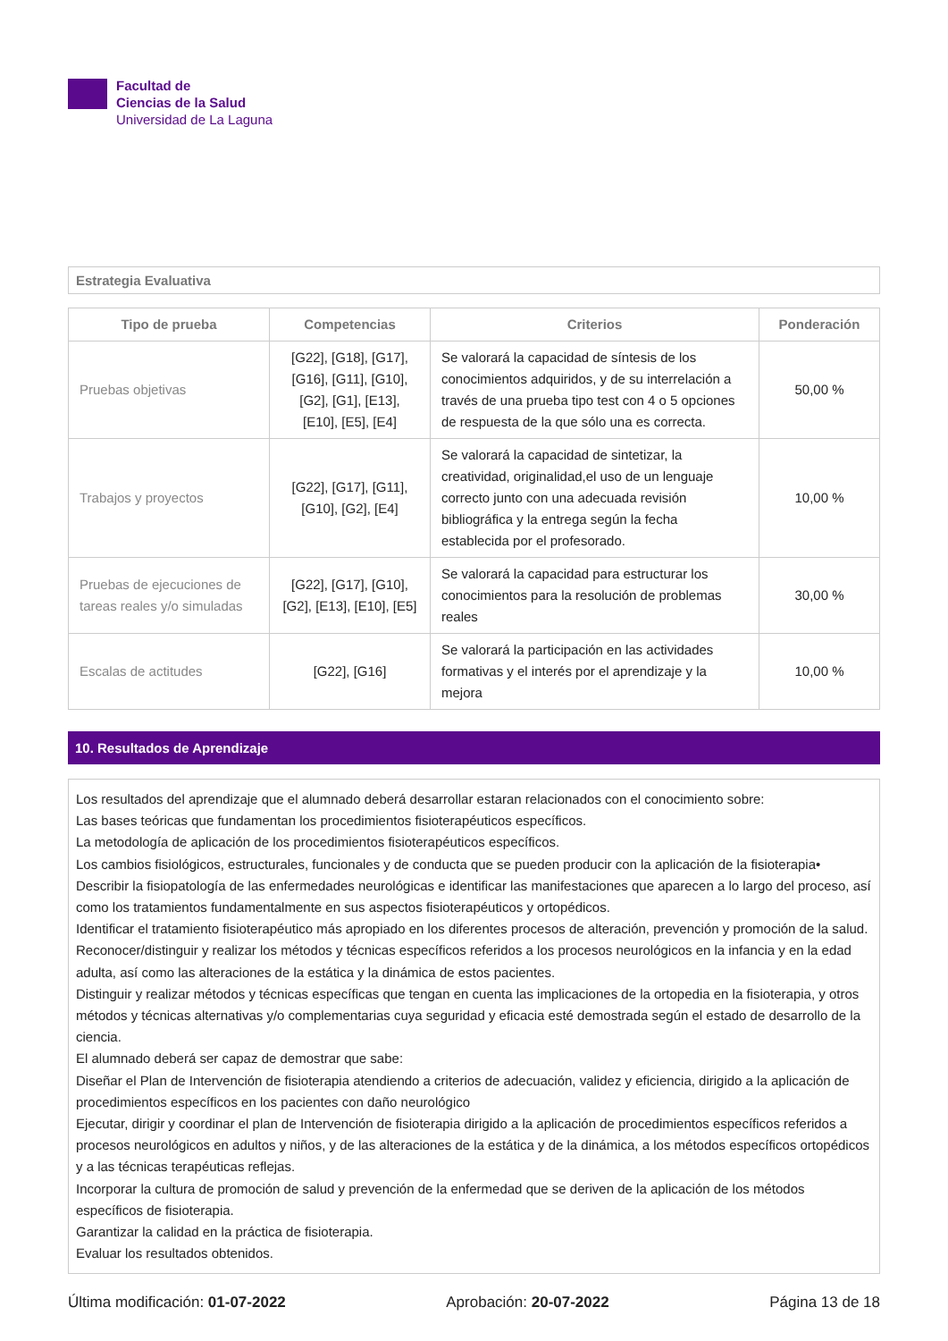Facultad de
Ciencias de la Salud
Universidad de La Laguna
Estrategia Evaluativa
| Tipo de prueba | Competencias | Criterios | Ponderación |
| --- | --- | --- | --- |
| Pruebas objetivas | [G22], [G18], [G17], [G16], [G11], [G10], [G2], [G1], [E13], [E10], [E5], [E4] | Se valorará la capacidad de síntesis de los conocimientos adquiridos, y de su interrelación a través de una prueba tipo test con 4 o 5 opciones de respuesta de la que sólo una es correcta. | 50,00 % |
| Trabajos y proyectos | [G22], [G17], [G11], [G10], [G2], [E4] | Se valorará la capacidad de sintetizar, la creatividad, originalidad,el uso de un lenguaje correcto junto con una adecuada revisión bibliográfica y la entrega según la fecha establecida por el profesorado. | 10,00 % |
| Pruebas de ejecuciones de tareas reales y/o simuladas | [G22], [G17], [G10], [G2], [E13], [E10], [E5] | Se valorará la capacidad para estructurar los conocimientos para la resolución de problemas reales | 30,00 % |
| Escalas de actitudes | [G22], [G16] | Se valorará la participación en las actividades formativas y el interés por el aprendizaje y la mejora | 10,00 % |
10. Resultados de Aprendizaje
Los resultados del aprendizaje que el alumnado deberá desarrollar estaran relacionados con el conocimiento sobre:
Las bases teóricas que fundamentan los procedimientos fisioterapéuticos específicos.
La metodología de aplicación de los procedimientos fisioterapéuticos específicos.
Los cambios fisiológicos, estructurales, funcionales y de conducta que se pueden producir con la aplicación de la fisioterapia•
Describir la fisiopatología de las enfermedades neurológicas e identificar las manifestaciones que aparecen a lo largo del proceso, así como los tratamientos fundamentalmente en sus aspectos fisioterapéuticos y ortopédicos.
Identificar el tratamiento fisioterapéutico más apropiado en los diferentes procesos de alteración, prevención y promoción de la salud.
Reconocer/distinguir y realizar los métodos y técnicas específicos referidos a los procesos neurológicos en la infancia y en la edad adulta, así como las alteraciones de la estática y la dinámica de estos pacientes.
Distinguir y realizar métodos y técnicas específicas que tengan en cuenta las implicaciones de la ortopedia en la fisioterapia, y otros métodos y técnicas alternativas y/o complementarias cuya seguridad y eficacia esté demostrada según el estado de desarrollo de la ciencia.
El alumnado deberá ser capaz de demostrar que sabe:
Diseñar el Plan de Intervención de fisioterapia atendiendo a criterios de adecuación, validez y eficiencia, dirigido a la aplicación de procedimientos específicos en los pacientes con daño neurológico
Ejecutar, dirigir y coordinar el plan de Intervención de fisioterapia dirigido a la aplicación de procedimientos específicos referidos a procesos neurológicos en adultos y niños, y de las alteraciones de la estática y de la dinámica, a los métodos específicos ortopédicos y a las técnicas terapéuticas reflejas.
Incorporar la cultura de promoción de salud y prevención de la enfermedad que se deriven de la aplicación de los métodos específicos de fisioterapia.
Garantizar la calidad en la práctica de fisioterapia.
Evaluar los resultados obtenidos.
Última modificación: 01-07-2022 Aprobación: 20-07-2022 Página 13 de 18